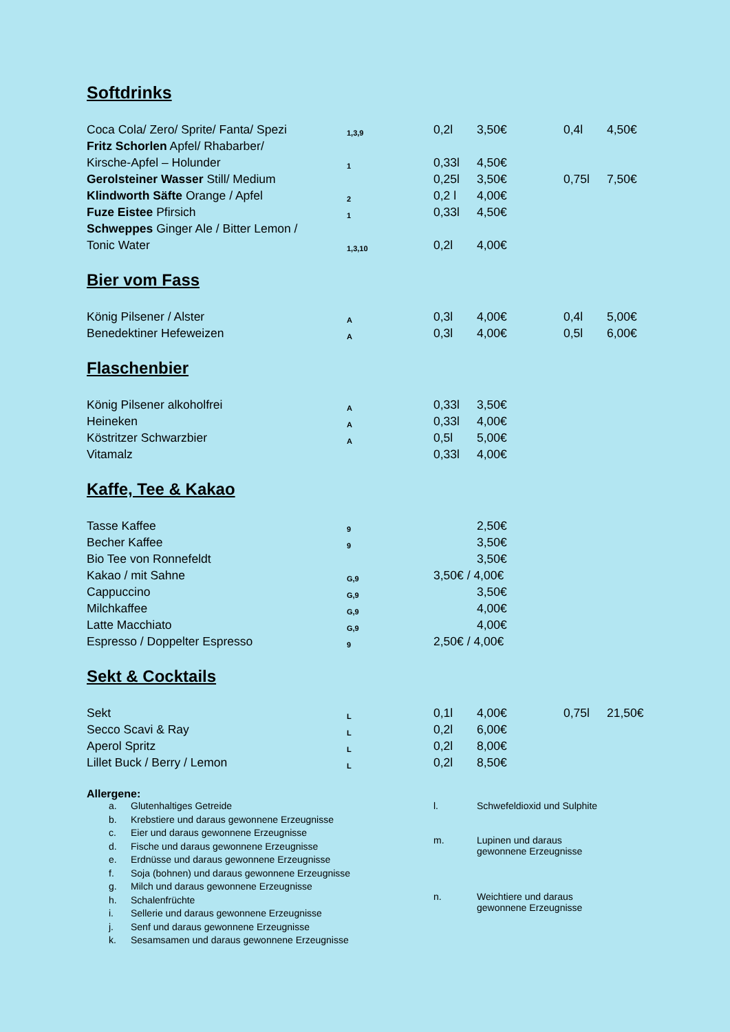Softdrinks
| Coca Cola/ Zero/ Sprite/ Fanta/ Spezi | 1,3,9 | 0,2l | 3,50€ | 0,4l | 4,50€ |
| Fritz Schorlen Apfel/ Rhabarber/ | | | | | |
| Kirsche-Apfel – Holunder | 1 | 0,33l | 4,50€ | | |
| Gerolsteiner Wasser Still/ Medium | | 0,25l | 3,50€ | 0,75l | 7,50€ |
| Klindworth Säfte Orange / Apfel | 2 | 0,2 l | 4,00€ | | |
| Fuze Eistee Pfirsich | 1 | 0,33l | 4,50€ | | |
| Schweppes Ginger Ale / Bitter Lemon / | | | | | |
| Tonic Water | 1,3,10 | 0,2l | 4,00€ | | |
Bier vom Fass
| König Pilsener / Alster | A | 0,3l | 4,00€ | 0,4l | 5,00€ |
| Benedektiner Hefeweizen | A | 0,3l | 4,00€ | 0,5l | 6,00€ |
Flaschenbier
| König Pilsener alkoholfrei | A | 0,33l | 3,50€ |
| Heineken | A | 0,33l | 4,00€ |
| Köstritzer Schwarzbier | A | 0,5l | 5,00€ |
| Vitamalz | | 0,33l | 4,00€ |
Kaffe, Tee & Kakao
| Tasse Kaffee | 9 | | 2,50€ |
| Becher Kaffee | 9 | | 3,50€ |
| Bio Tee von Ronnefeldt | | | 3,50€ |
| Kakao / mit Sahne | G,9 | 3,50€ / 4,00€ | |
| Cappuccino | G,9 | | 3,50€ |
| Milchkaffee | G,9 | | 4,00€ |
| Latte Macchiato | G,9 | | 4,00€ |
| Espresso / Doppelter Espresso | 9 | 2,50€ / 4,00€ | |
Sekt & Cocktails
| Sekt | L | 0,1l | 4,00€ | 0,75l | 21,50€ |
| Secco Scavi & Ray | L | 0,2l | 6,00€ | | |
| Aperol Spritz | L | 0,2l | 8,00€ | | |
| Lillet Buck / Berry / Lemon | L | 0,2l | 8,50€ | | |
Allergene:
| a. | Glutenhaltiges Getreide |
| b. | Krebstiere und daraus gewonnene Erzeugnisse |
| c. | Eier und daraus gewonnene Erzeugnisse |
| d. | Fische und daraus gewonnene Erzeugnisse |
| e. | Erdnüsse und daraus gewonnene Erzeugnisse |
| f. | Soja (bohnen) und daraus gewonnene Erzeugnisse |
| g. | Milch und daraus gewonnene Erzeugnisse |
| h. | Schalenfrüchte |
| i. | Sellerie und daraus gewonnene Erzeugnisse |
| j. | Senf und daraus gewonnene Erzeugnisse |
| k. | Sesamsamen und daraus gewonnene Erzeugnisse |
| l. | Schwefeldioxid und Sulphite |
| m. | Lupinen und daraus gewonnene Erzeugnisse |
| n. | Weichtiere und daraus gewonnene Erzeugnisse |